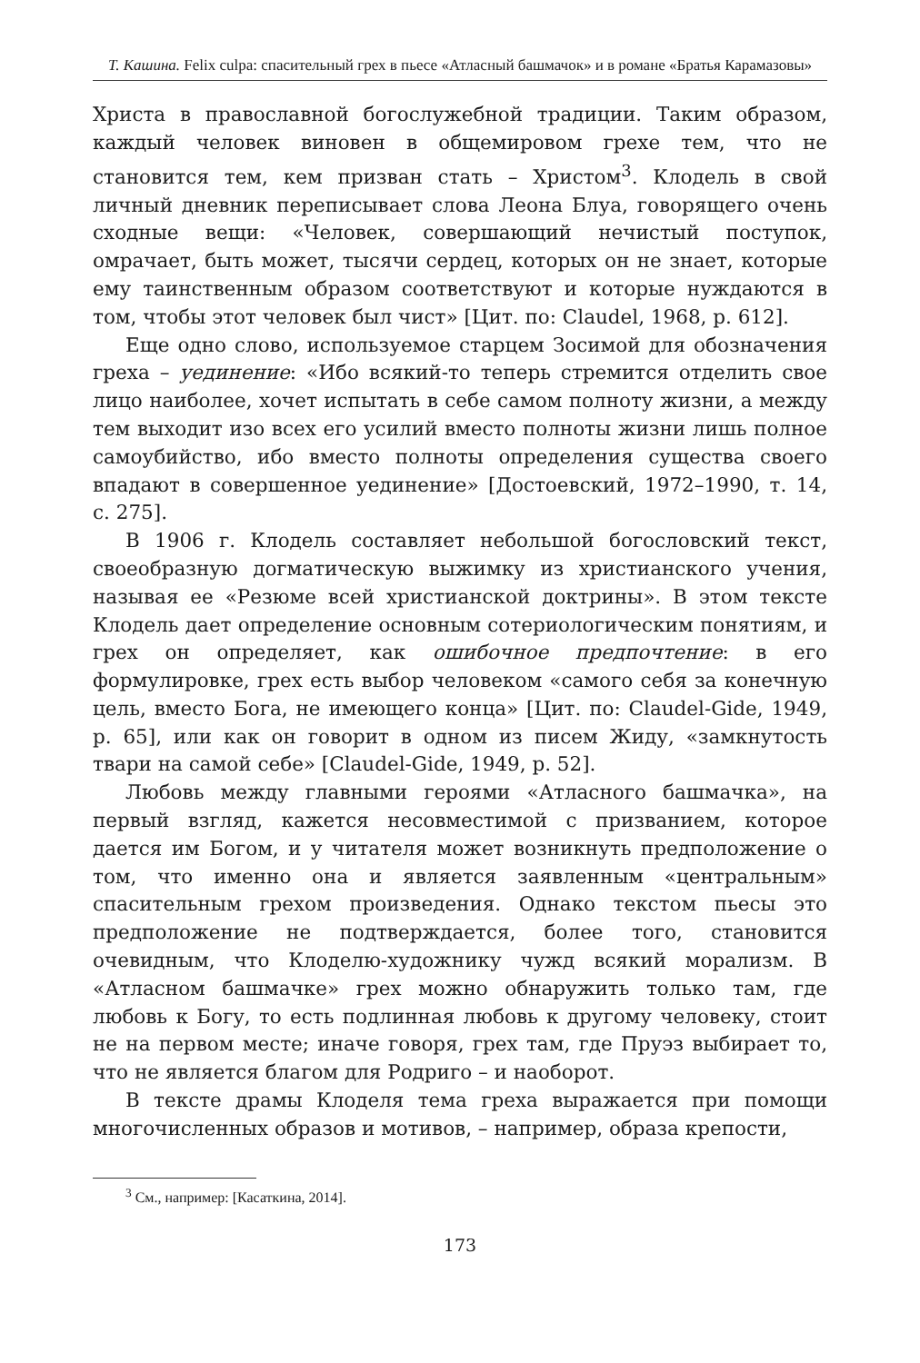Т. Кашина. Felix culpa: спасительный грех в пьесе «Атласный башмачок» и в романе «Братья Карамазовы»
Христа в православной богослужебной традиции. Таким образом, каждый человек виновен в общемировом грехе тем, что не становится тем, кем призван стать – Христом<sup>3</sup>. Клодель в свой личный дневник переписывает слова Леона Блуа, говорящего очень сходные вещи: «Человек, совершающий нечистый поступок, омрачает, быть может, тысячи сердец, которых он не знает, которые ему таинственным образом соответствуют и которые нуждаются в том, чтобы этот человек был чист» [Цит. по: Claudel, 1968, p. 612].
Еще одно слово, используемое старцем Зосимой для обозначения греха – уединение: «Ибо всякий-то теперь стремится отделить свое лицо наиболее, хочет испытать в себе самом полноту жизни, а между тем выходит изо всех его усилий вместо полноты жизни лишь полное самоубийство, ибо вместо полноты определения существа своего впадают в совершенное уединение» [Достоевский, 1972–1990, т. 14, с. 275].
В 1906 г. Клодель составляет небольшой богословский текст, своеобразную догматическую выжимку из христианского учения, называя ее «Резюме всей христианской доктрины». В этом тексте Клодель дает определение основным сотериологическим понятиям, и грех он определяет, как ошибочное предпочтение: в его формулировке, грех есть выбор человеком «самого себя за конечную цель, вместо Бога, не имеющего конца» [Цит. по: Claudel-Gide, 1949, p. 65], или как он говорит в одном из писем Жиду, «замкнутость твари на самой себе» [Claudel-Gide, 1949, p. 52].
Любовь между главными героями «Атласного башмачка», на первый взгляд, кажется несовместимой с призванием, которое дается им Богом, и у читателя может возникнуть предположение о том, что именно она и является заявленным «центральным» спасительным грехом произведения. Однако текстом пьесы это предположение не подтверждается, более того, становится очевидным, что Клоделю-художнику чужд всякий морализм. В «Атласном башмачке» грех можно обнаружить только там, где любовь к Богу, то есть подлинная любовь к другому человеку, стоит не на первом месте; иначе говоря, грех там, где Пруэз выбирает то, что не является благом для Родриго – и наоборот.
В тексте драмы Клоделя тема греха выражается при помощи многочисленных образов и мотивов, – например, образа крепости,
<sup>3</sup> См., например: [Касаткина, 2014].
173